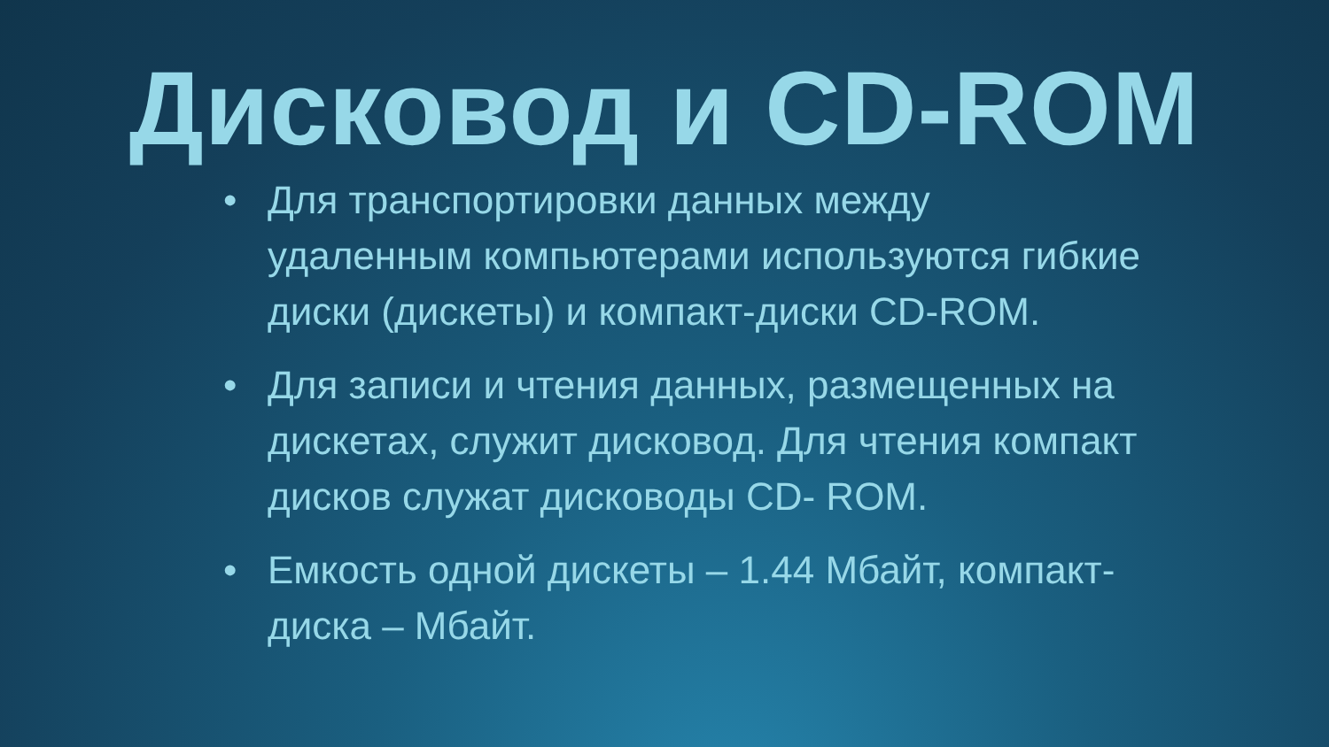Дисковод и CD-ROM
• Для транспортировки данных между удаленным компьютерами используются гибкие диски (дискеты) и компакт-диски CD-ROM.
• Для записи и чтения данных, размещенных на дискетах, служит дисковод. Для чтения компакт дисков служат дисководы CD- ROM.
• Емкость одной дискеты – 1.44 Мбайт, компакт-диска – Мбайт.